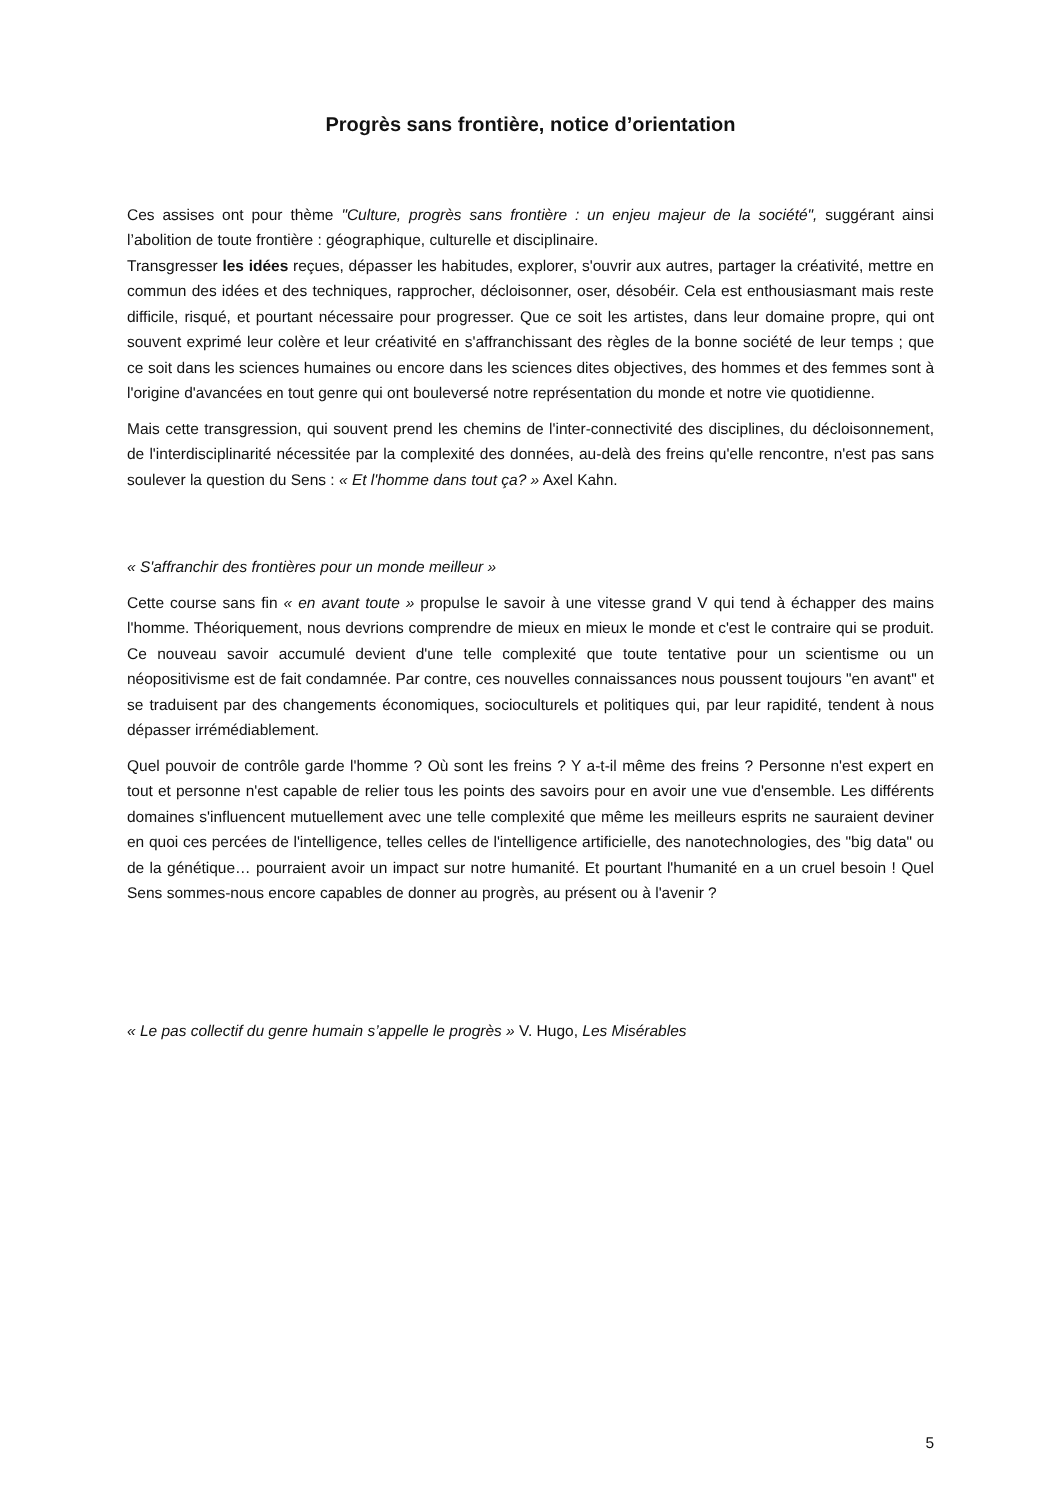Progrès sans frontière, notice d’orientation
Ces assises ont pour thème "Culture, progrès sans frontière : un enjeu majeur de la société", suggérant ainsi l’abolition de toute frontière : géographique, culturelle et disciplinaire.
Transgresser les idées reçues, dépasser les habitudes, explorer, s'ouvrir aux autres, partager la créativité, mettre en commun des idées et des techniques, rapprocher, décloisonner, oser, désobéir. Cela est enthousiasmant mais reste difficile, risqué, et pourtant nécessaire pour progresser. Que ce soit les artistes, dans leur domaine propre, qui ont souvent exprimé leur colère et leur créativité en s'affranchissant des règles de la bonne société de leur temps ; que ce soit dans les sciences humaines ou encore dans les sciences dites objectives, des hommes et des femmes sont à l'origine d'avancées en tout genre qui ont bouleversé notre représentation du monde et notre vie quotidienne.
Mais cette transgression, qui souvent prend les chemins de l'inter-connectivité des disciplines, du décloisonnement, de l'interdisciplinarité nécessitée par la complexité des données, au-delà des freins qu'elle rencontre, n'est pas sans soulever la question du Sens : « Et l'homme dans tout ça? » Axel Kahn.
« S'affranchir des frontières pour un monde meilleur »
Cette course sans fin « en avant toute » propulse le savoir à une vitesse grand V qui tend à échapper des mains l'homme. Théoriquement, nous devrions comprendre de mieux en mieux le monde et c'est le contraire qui se produit. Ce nouveau savoir accumulé devient d'une telle complexité que toute tentative pour un scientisme ou un néopositivisme est de fait condamnée. Par contre, ces nouvelles connaissances nous poussent toujours "en avant" et se traduisent par des changements économiques, socioculturels et politiques qui, par leur rapidité, tendent à nous dépasser irrémédiablement.
Quel pouvoir de contrôle garde l'homme ? Où sont les freins ? Y a-t-il même des freins ? Personne n'est expert en tout et personne n'est capable de relier tous les points des savoirs pour en avoir une vue d'ensemble. Les différents domaines s'influencent mutuellement avec une telle complexité que même les meilleurs esprits ne sauraient deviner en quoi ces percées de l'intelligence, telles celles de l'intelligence artificielle, des nanotechnologies, des "big data" ou de la génétique… pourraient avoir un impact sur notre humanité. Et pourtant l'humanité en a un cruel besoin ! Quel Sens sommes-nous encore capables de donner au progrès, au présent ou à l'avenir ?
« Le pas collectif du genre humain s’appelle le progrès » V. Hugo, Les Misérables
5